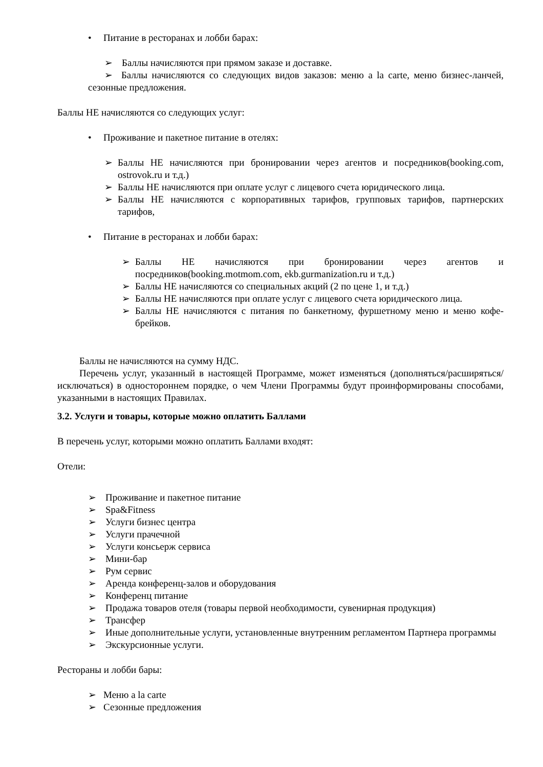• Питание в ресторанах и лобби барах:
➢ Баллы начисляются при прямом заказе и доставке.
➢ Баллы начисляются со следующих видов заказов: меню a la carte, меню бизнес-ланчей, сезонные предложения.
Баллы НЕ начисляются со следующих услуг:
• Проживание и пакетное питание в отелях:
➢ Баллы НЕ начисляются при бронировании через агентов и посредников(booking.com, ostrovok.ru и т.д.)
➢ Баллы НЕ начисляются при оплате услуг с лицевого счета юридического лица.
➢ Баллы НЕ начисляются с корпоративных тарифов, групповых тарифов, партнерских тарифов,
• Питание в ресторанах и лобби барах:
➢ Баллы НЕ начисляются при бронировании через агентов и посредников(booking.motmom.com, ekb.gurmanization.ru и т.д.)
➢ Баллы НЕ начисляются со специальных акций (2 по цене 1, и т.д.)
➢ Баллы НЕ начисляются при оплате услуг с лицевого счета юридического лица.
➢ Баллы НЕ начисляются с питания по банкетному, фуршетному меню и меню кофе-брейков.
Баллы не начисляются на сумму НДС.
Перечень услуг, указанный в настоящей Программе, может изменяться (дополняться/расширяться/исключаться) в одностороннем порядке, о чем Члени Программы будут проинформированы способами, указанными в настоящих Правилах.
3.2. Услуги и товары, которые можно оплатить Баллами
В перечень услуг, которыми можно оплатить Баллами входят:
Отели:
➢ Проживание и пакетное питание
➢ Spa&Fitness
➢ Услуги бизнес центра
➢ Услуги прачечной
➢ Услуги консьерж сервиса
➢ Мини-бар
➢ Рум сервис
➢ Аренда конференц-залов и оборудования
➢ Конференц питание
➢ Продажа товаров отеля (товары первой необходимости, сувенирная продукция)
➢ Трансфер
➢ Иные дополнительные услуги, установленные внутренним регламентом Партнера программы
➢ Экскурсионные услуги.
Рестораны и лобби бары:
➢ Меню a la carte
➢ Сезонные предложения